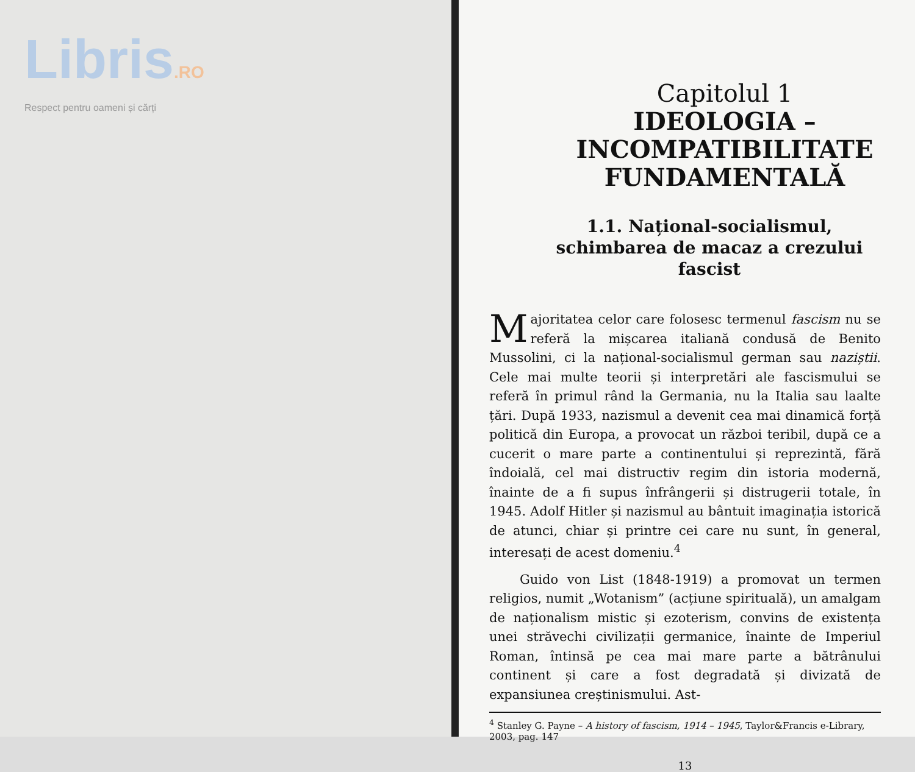Libris.RO
Respect pentru oameni și cărți
Capitolul 1
IDEOLOGIA – INCOMPATIBILITATE FUNDAMENTALĂ
1.1. Național-socialismul, schimbarea de macaz a crezului fascist
Majoritatea celor care folosesc termenul fascism nu se referă la mișcarea italiană condusă de Benito Mussolini, ci la național-socialismul german sau naziștii. Cele mai multe teorii și interpretări ale fascismului se referă în primul rând la Germania, nu la Italia sau laalte țări. După 1933, nazismul a devenit cea mai dinamică forță politică din Europa, a provocat un război teribil, după ce a cucerit o mare parte a continentului și reprezintă, fără îndoială, cel mai distructiv regim din istoria modernă, înainte de a fi supus înfrângerii și distrugerii totale, în 1945. Adolf Hitler și nazismul au bântuit imaginația istorică de atunci, chiar și printre cei care nu sunt, în general, interesați de acest domeniu.<sup>4</sup>
Guido von List (1848-1919) a promovat un termen religios, numit „Wotanism” (acțiune spirituală), un amalgam de naționalism mistic și ezoterism, convins de existența unei străvechi civilizații germanice, înainte de Imperiul Roman, întinsă pe cea mai mare parte a bătrânului continent și care a fost degradată și divizată de expansiunea creștinismului. Ast-
<sup>4</sup> Stanley G. Payne – A history of fascism, 1914 – 1945, Taylor&Francis e-Library, 2003, pag. 147
13